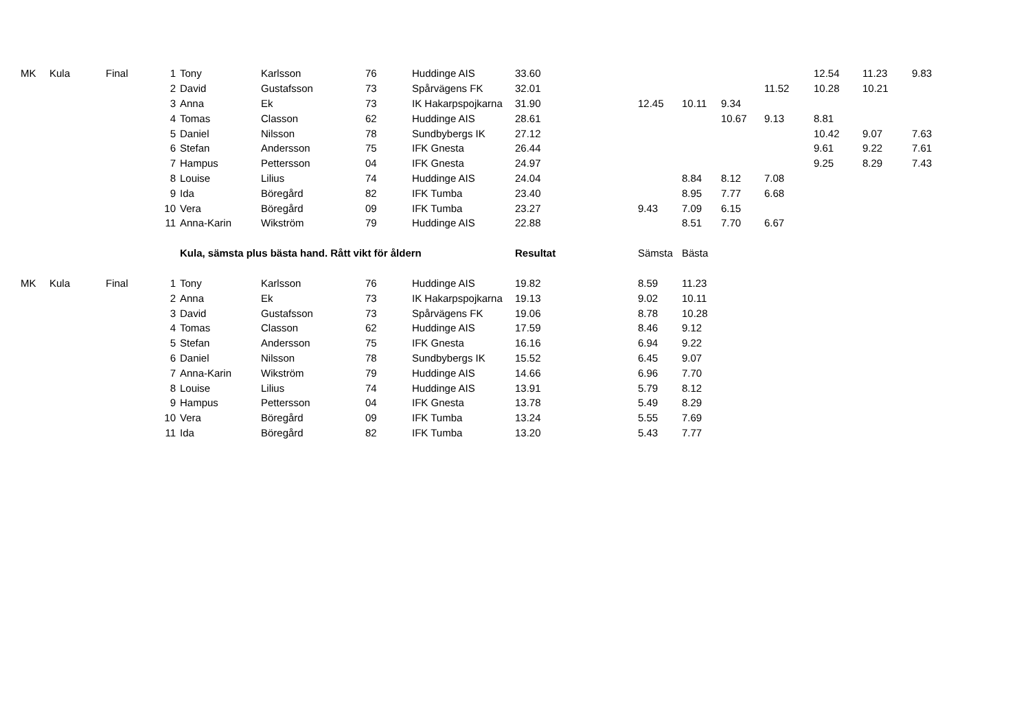| MK | Kula | Final | 1 | Tony | Karlsson | 76 | Huddinge AIS | 33.60 | | | | | 12.54 | 11.23 | 9.83 |
| | | | 2 | David | Gustafsson | 73 | Spårvägens FK | 32.01 | | | | 11.52 | 10.28 | 10.21 | |
| | | | 3 | Anna | Ek | 73 | IK Hakarpspojkarna | 31.90 | 12.45 | 10.11 | 9.34 | | | | |
| | | | 4 | Tomas | Classon | 62 | Huddinge AIS | 28.61 | | | 10.67 | 9.13 | 8.81 | | |
| | | | 5 | Daniel | Nilsson | 78 | Sundbybergs IK | 27.12 | | | | | 10.42 | 9.07 | 7.63 |
| | | | 6 | Stefan | Andersson | 75 | IFK Gnesta | 26.44 | | | | | 9.61 | 9.22 | 7.61 |
| | | | 7 | Hampus | Pettersson | 04 | IFK Gnesta | 24.97 | | | | | 9.25 | 8.29 | 7.43 |
| | | | 8 | Louise | Lilius | 74 | Huddinge AIS | 24.04 | | 8.84 | 8.12 | 7.08 | | | |
| | | | 9 | Ida | Böregård | 82 | IFK Tumba | 23.40 | | 8.95 | 7.77 | 6.68 | | | |
| | | | 10 | Vera | Böregård | 09 | IFK Tumba | 23.27 | 9.43 | 7.09 | 6.15 | | | | |
| | | | 11 | Anna-Karin | Wikström | 79 | Huddinge AIS | 22.88 | | 8.51 | 7.70 | 6.67 | | | |
| | | | | Kula, sämsta plus bästa hand. Rått vikt för åldern | | | | Resultat | Sämsta | Bästa | | | | | |
| MK | Kula | Final | 1 | Tony | Karlsson | 76 | Huddinge AIS | 19.82 | 8.59 | 11.23 | | | | | |
| | | | 2 | Anna | Ek | 73 | IK Hakarpspojkarna | 19.13 | 9.02 | 10.11 | | | | | |
| | | | 3 | David | Gustafsson | 73 | Spårvägens FK | 19.06 | 8.78 | 10.28 | | | | | |
| | | | 4 | Tomas | Classon | 62 | Huddinge AIS | 17.59 | 8.46 | 9.12 | | | | | |
| | | | 5 | Stefan | Andersson | 75 | IFK Gnesta | 16.16 | 6.94 | 9.22 | | | | | |
| | | | 6 | Daniel | Nilsson | 78 | Sundbybergs IK | 15.52 | 6.45 | 9.07 | | | | | |
| | | | 7 | Anna-Karin | Wikström | 79 | Huddinge AIS | 14.66 | 6.96 | 7.70 | | | | | |
| | | | 8 | Louise | Lilius | 74 | Huddinge AIS | 13.91 | 5.79 | 8.12 | | | | | |
| | | | 9 | Hampus | Pettersson | 04 | IFK Gnesta | 13.78 | 5.49 | 8.29 | | | | | |
| | | | 10 | Vera | Böregård | 09 | IFK Tumba | 13.24 | 5.55 | 7.69 | | | | | |
| | | | 11 | Ida | Böregård | 82 | IFK Tumba | 13.20 | 5.43 | 7.77 | | | | | |